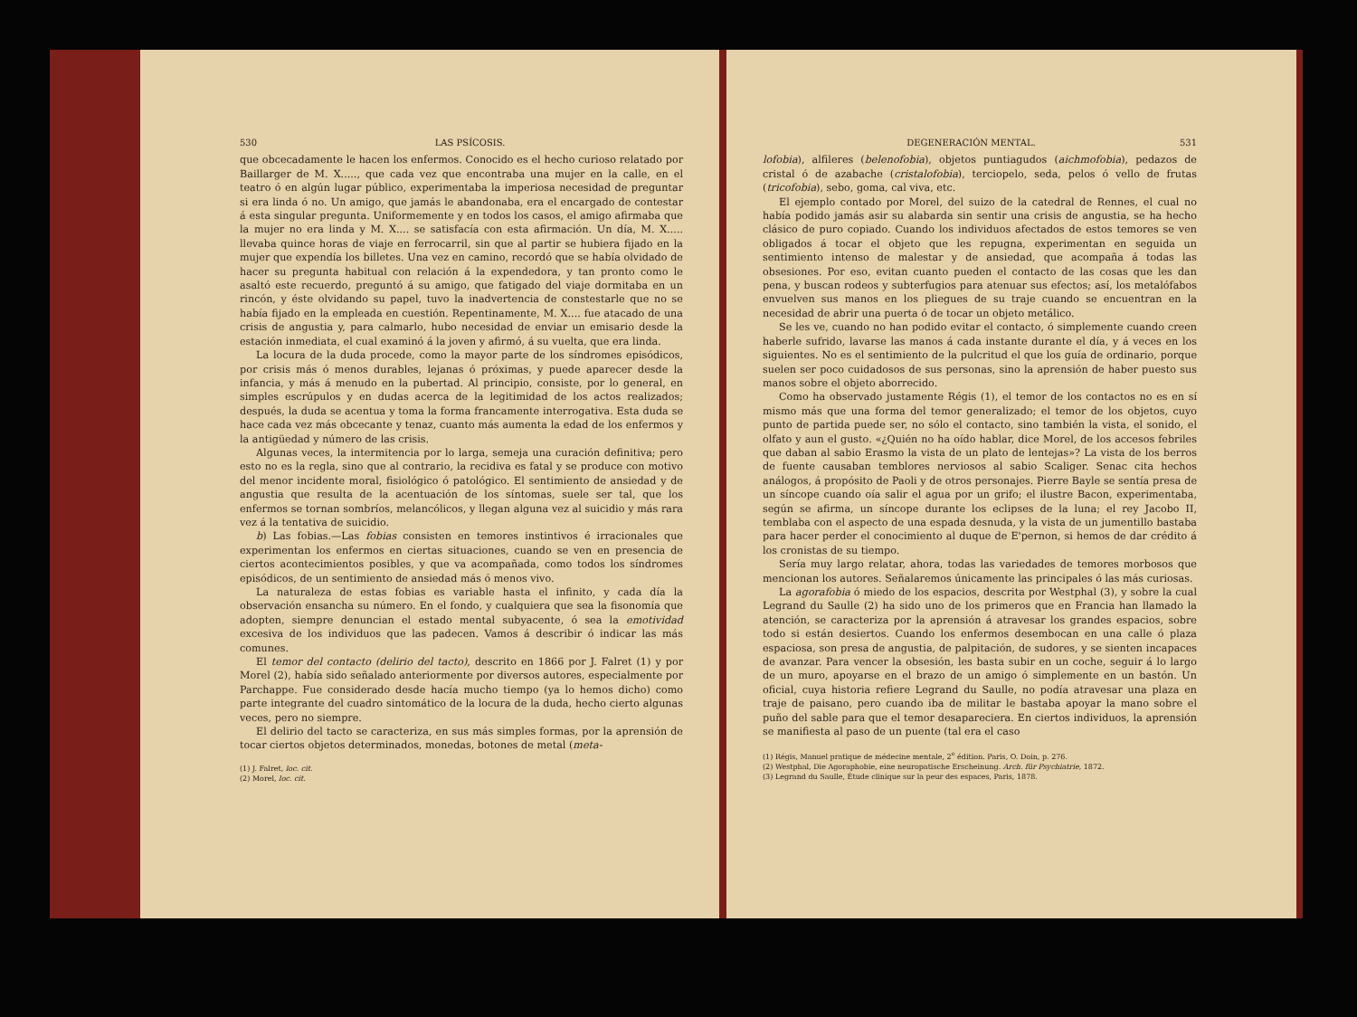530 LAS PSÍCOSIS.
que obcecadamente le hacen los enfermos. Conocido es el hecho curioso relatado por Baillarger de M. X....., que cada vez que encontraba una mujer en la calle, en el teatro ó en algún lugar público, experimentaba la imperiosa necesidad de preguntar si era linda ó no. Un amigo, que jamás le abandonaba, era el encargado de contestar á esta singular pregunta. Uniformemente y en todos los casos, el amigo afirmaba que la mujer no era linda y M. X.... se satisfacía con esta afirmación. Un día, M. X..... llevaba quince horas de viaje en ferrocarril, sin que al partir se hubiera fijado en la mujer que expendía los billetes. Una vez en camino, recordó que se había olvidado de hacer su pregunta habitual con relación á la expendedora, y tan pronto como le asaltó este recuerdo, preguntó á su amigo, que fatigado del viaje dormitaba en un rincón, y éste olvidando su papel, tuvo la inadvertencia de constestarle que no se había fijado en la empleada en cuestión. Repentinamente, M. X.... fue atacado de una crisis de angustia y, para calmarlo, hubo necesidad de enviar un emisario desde la estación inmediata, el cual examinó á la joven y afirmó, á su vuelta, que era linda.
La locura de la duda procede, como la mayor parte de los síndromes episódicos, por crisis más ó menos durables, lejanas ó próximas, y puede aparecer desde la infancia, y más á menudo en la pubertad. Al principio, consiste, por lo general, en simples escrúpulos y en dudas acerca de la legitimidad de los actos realizados; después, la duda se acentua y toma la forma francamente interrogativa. Esta duda se hace cada vez más obcecante y tenaz, cuanto más aumenta la edad de los enfermos y la antigüedad y número de las crisis.
Algunas veces, la intermitencia por lo larga, semeja una curación definitiva; pero esto no es la regla, sino que al contrario, la recidiva es fatal y se produce con motivo del menor incidente moral, fisiológico ó patológico. El sentimiento de ansiedad y de angustia que resulta de la acentuación de los síntomas, suele ser tal, que los enfermos se tornan sombríos, melancólicos, y llegan alguna vez al suicidio y más rara vez á la tentativa de suicidio.
b) Las fobias.—Las fobias consisten en temores instintivos é irracionales que experimentan los enfermos en ciertas situaciones, cuando se ven en presencia de ciertos acontecimientos posibles, y que va acompañada, como todos los síndromes episódicos, de un sentimiento de ansiedad más ó menos vivo.
La naturaleza de estas fobias es variable hasta el infinito, y cada día la observación ensancha su número. En el fondo, y cualquiera que sea la fisonomía que adopten, siempre denuncian el estado mental subyacente, ó sea la emotividad excesiva de los individuos que las padecen. Vamos á describir ó indicar las más comunes.
El temor del contacto (delirio del tacto), descrito en 1866 por J. Falret (1) y por Morel (2), había sido señalado anteriormente por diversos autores, especialmente por Parchappe. Fue considerado desde hacía mucho tiempo (ya lo hemos dicho) como parte integrante del cuadro sintomático de la locura de la duda, hecho cierto algunas veces, pero no siempre.
El delirio del tacto se caracteriza, en sus más simples formas, por la aprensión de tocar ciertos objetos determinados, monedas, botones de metal (meta-
(1) J. Falret, loc. cit.
(2) Morel, loc. cit.
DEGENERACIÓN MENTAL. 531
lofobia), alfileres (belenofobia), objetos puntiagudos (aichmofobia), pedazos de cristal ó de azabache (cristalofobia), terciopelo, seda, pelos ó vello de frutas (tricofobia), sebo, goma, cal viva, etc.
El ejemplo contado por Morel, del suizo de la catedral de Rennes, el cual no había podido jamás asir su alabarda sin sentir una crisis de angustia, se ha hecho clásico de puro copiado. Cuando los individuos afectados de estos temores se ven obligados á tocar el objeto que les repugna, experimentan en seguida un sentimiento intenso de malestar y de ansiedad, que acompaña á todas las obsesiones. Por eso, evitan cuanto pueden el contacto de las cosas que les dan pena, y buscan rodeos y subterfugios para atenuar sus efectos; así, los metalófabos envuelven sus manos en los pliegues de su traje cuando se encuentran en la necesidad de abrir una puerta ó de tocar un objeto metálico.
Se les ve, cuando no han podido evitar el contacto, ó simplemente cuando creen haberle sufrido, lavarse las manos á cada instante durante el día, y á veces en los siguientes. No es el sentimiento de la pulcritud el que los guía de ordinario, porque suelen ser poco cuidadosos de sus personas, sino la aprensión de haber puesto sus manos sobre el objeto aborrecido.
Como ha observado justamente Régis (1), el temor de los contactos no es en sí mismo más que una forma del temor generalizado; el temor de los objetos, cuyo punto de partida puede ser, no sólo el contacto, sino también la vista, el sonido, el olfato y aun el gusto. «¿Quién no ha oído hablar, dice Morel, de los accesos febriles que daban al sabio Erasmo la vista de un plato de lentejas»? La vista de los berros de fuente causaban temblores nerviosos al sabio Scaliger. Senac cita hechos análogos, á propósito de Paoli y de otros personajes. Pierre Bayle se sentía presa de un síncope cuando oía salir el agua por un grifo; el ilustre Bacon, experimentaba, según se afirma, un síncope durante los eclipses de la luna; el rey Jacobo II, temblaba con el aspecto de una espada desnuda, y la vista de un jumentillo bastaba para hacer perder el conocimiento al duque de E'pernon, si hemos de dar crédito á los cronistas de su tiempo.
Sería muy largo relatar, ahora, todas las variedades de temores morbosos que mencionan los autores. Señalaremos únicamente las principales ó las más curiosas.
La agorafobia ó miedo de los espacios, descrita por Westphal (3), y sobre la cual Legrand du Saulle (2) ha sido uno de los primeros que en Francia han llamado la atención, se caracteriza por la aprensión á atravesar los grandes espacios, sobre todo si están desiertos. Cuando los enfermos desembocan en una calle ó plaza espaciosa, son presa de angustia, de palpitación, de sudores, y se sienten incapaces de avanzar. Para vencer la obsesión, les basta subir en un coche, seguir á lo largo de un muro, apoyarse en el brazo de un amigo ó simplemente en un bastón. Un oficial, cuya historia refiere Legrand du Saulle, no podía atravesar una plaza en traje de paisano, pero cuando iba de militar le bastaba apoyar la mano sobre el puño del sable para que el temor desapareciera. En ciertos individuos, la aprensión se manifiesta al paso de un puente (tal era el caso
(1) Régis, Manuel pratique de médecine mentale, 2<sup>e</sup> édition. Paris, O. Doin, p. 276.
(2) Westphal, Die Agoraphobie, eine neuropatische Erscheinung. Arch. für Psychiatrie, 1872.
(3) Legrand du Saulle, Étude clinique sur la peur des espaces, Paris, 1878.